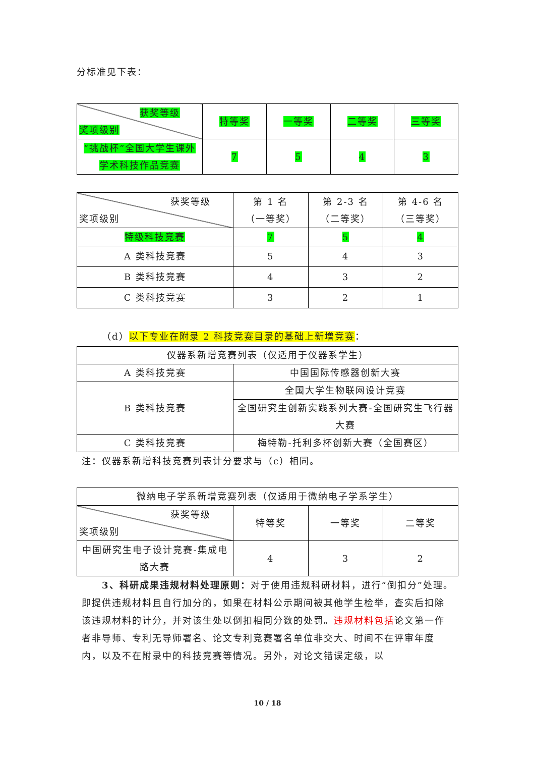分标准见下表：
| 获奖等级 奖项级别 | 特等奖 | 一等奖 | 二等奖 | 三等奖 |
| “挑战杯”全国大学生课外学术科技作品竞赛 | 7 | 5 | 4 | 3 |
| 获奖等级 奖项级别 | 第 1 名 （一等奖） | 第 2-3 名 （二等奖） | 第 4-6 名 （三等奖） |
| 特级科技竞赛 | 7 | 5 | 4 |
| A 类科技竞赛 | 5 | 4 | 3 |
| B 类科技竞赛 | 4 | 3 | 2 |
| C 类科技竞赛 | 3 | 2 | 1 |
（d）以下专业在附录 2 科技竞赛目录的基础上新增竞赛：
| 仪器系新增竞赛列表（仅适用于仪器系学生） | |
| A 类科技竞赛 | 中国国际传感器创新大赛 |
| B 类科技竞赛 | 全国大学生物联网设计竞赛 |
| | 全国研究生创新实践系列大赛-全国研究生飞行器大赛 |
| C 类科技竞赛 | 梅特勒-托利多杯创新大赛（全国赛区） |
注：仪器系新增科技竞赛列表计分要求与（c）相同。
| 微纳电子学系新增竞赛列表（仅适用于微纳电子学系学生） | | | |
| 获奖等级 奖项级别 | 特等奖 | 一等奖 | 二等奖 |
| 中国研究生电子设计竞赛-集成电路大赛 | 4 | 3 | 2 |
3、科研成果违规材料处理原则：对于使用违规科研材料，进行“倒扣分”处理。即提供违规材料且自行加分的，如果在材料公示期间被其他学生检举，查实后扣除该违规材料的计分，并对该生处以倒扣相同分数的处罚。违规材料包括论文第一作者非导师、专利无导师署名、论文专利竞赛署名单位非交大、时间不在评审年度内，以及不在附录中的科技竞赛等情况。另外，对论文错误定级，以
10 / 18